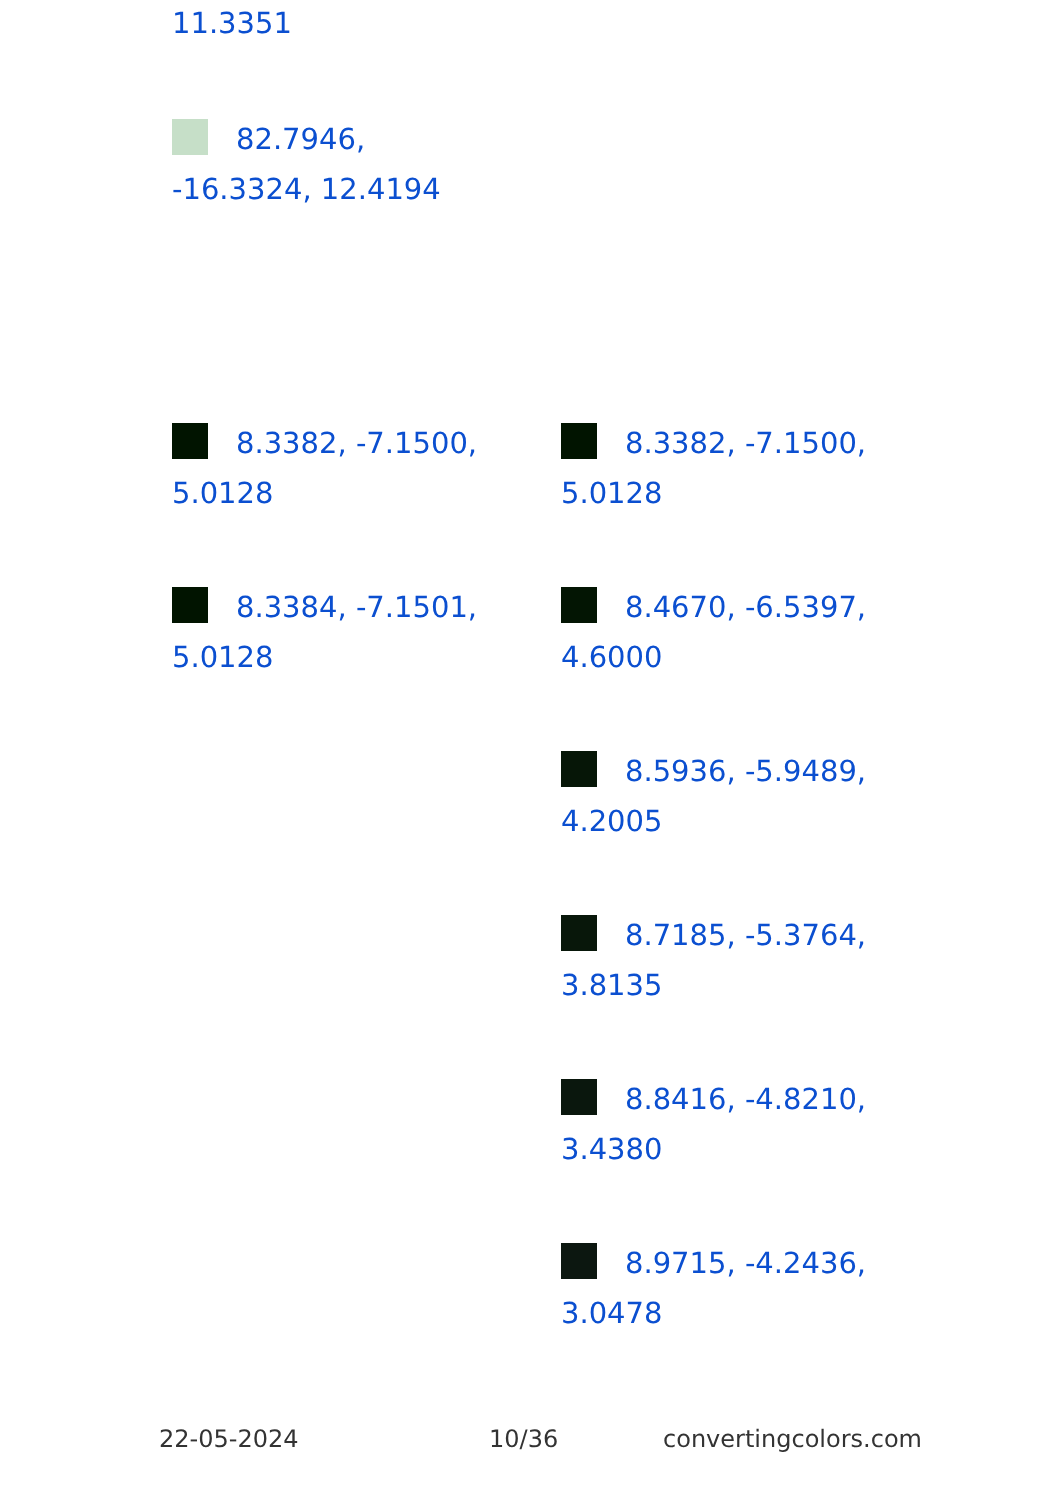11.3351
82.7946, -16.3324, 12.4194
8.3382, -7.1500, 5.0128
8.3382, -7.1500, 5.0128
8.3384, -7.1501, 5.0128
8.4670, -6.5397, 4.6000
8.5936, -5.9489, 4.2005
8.7185, -5.3764, 3.8135
8.8416, -4.8210, 3.4380
8.9715, -4.2436, 3.0478
22-05-2024 10/36 convertingcolors.com